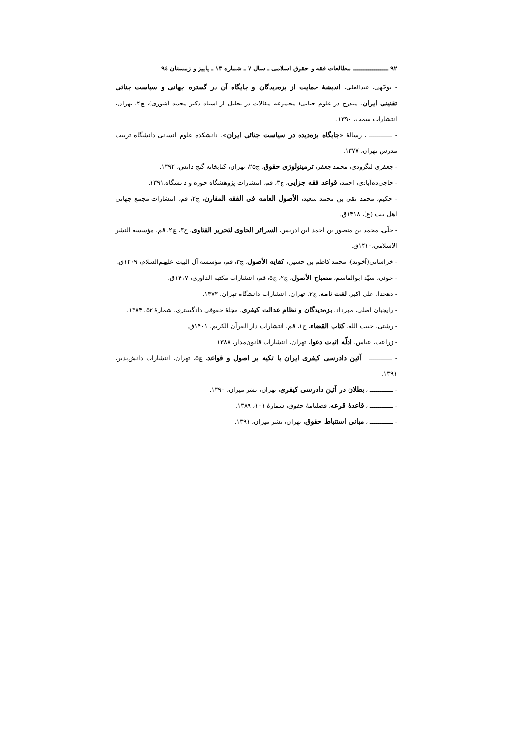۹۲ ــــــــــــــــــ مطالعات فقه و حقوق اسلامی ـ سال ۷ ـ شماره ۱۳ ـ پاییز و زمستان ۹٤
- توجّهی، عبدالعلی، اندیشهٔ حمایت از بزه‌دیدگان و جایگاه آن در گستره جهانی و سیاست جنائی تقنینی ایران، مندرج در علوم جنایی( مجموعه مقالات در تجلیل از استاد دکتر محمد آشوری)، چ۴، تهران، انتشارات سمت، ۱۳۹۰.
- ــــــــــــ ، رسالهٔ «جایگاه بزه‌دیده در سیاست جنائی ایران»، دانشکده علوم انسانی دانشگاه تربیت مدرس تهران، ۱۳۷۷.
- جعفری لنگرودی، محمد جعفر، ترمینولوژی حقوق، چ۲۵، تهران، کتابخانه گنج دانش، ۱۳۹۲.
- حاجی‌ده‌آبادی، احمد، قواعد فقه جزایی، چ۳، قم، انتشارات پژوهشگاه حوزه و دانشگاه،۱۳۹۱.
- حکیم، محمد تقی بن محمد سعید، الأصول العامه فی الفقه المقارن، چ۲، قم، انتشارات مجمع جهانی اهل بیت (ع)، ۱۴۱۸ق.
- حلّی، محمد بن منصور بن احمد ابن ادریس، السرائر الحاوی لتحریر الفتاوی، ج۳، چ۲، قم، مؤسسه النشر الاسلامی،۱۴۱۰ق.
- خراسانی(آخوند)، محمد کاظم بن حسین، کفایه الأصول، ج۳، قم، مؤسسه آل البیت علیهم‌السلام، ۱۴۰۹ق.
- خوئی، سیّد ابوالقاسم، مصباح الأصول، ج۲، چ۵، قم، انتشارات مکتبه الداوری، ۱۴۱۷ق.
- دهخدا، علی اکبر، لغت نامه، چ۲، تهران، انتشارات دانشگاه تهران، ۱۳۷۳.
- رایجیان اصلی، مهرداد، بزه‌دیدگان و نظام عدالت کیفری، مجلهٔ حقوقی دادگستری، شمارهٔ ۵۲، ۱۳۸۴.
- رشتی، حبیب الله، کتاب القضاء، ج۱، قم، انتشارات دار القرآن الکریم، ۱۴۰۱ق.
- زراعت، عباس، ادلّه اثبات دعوا، تهران، انتشارات قانون‌مدار، ۱۳۸۸.
- ــــــــــــ ، آئین دادرسی کیفری ایران با تکیه بر اصول و قواعد، چ۵، تهران، انتشارات دانش‌پذیر، ۱۳۹۱.
- ــــــــــــ ، بطلان در آئین دادرسی کیفری، تهران، نشر میزان، ۱۳۹۰.
- ــــــــــــ ، قاعدهٔ قرعه، فصلنامهٔ حقوق، شمارهٔ ۱۰۱، ۱۳۸۹.
- ــــــــــــ ، مبانی استنباط حقوق، تهران، نشر میزان، ۱۳۹۱.